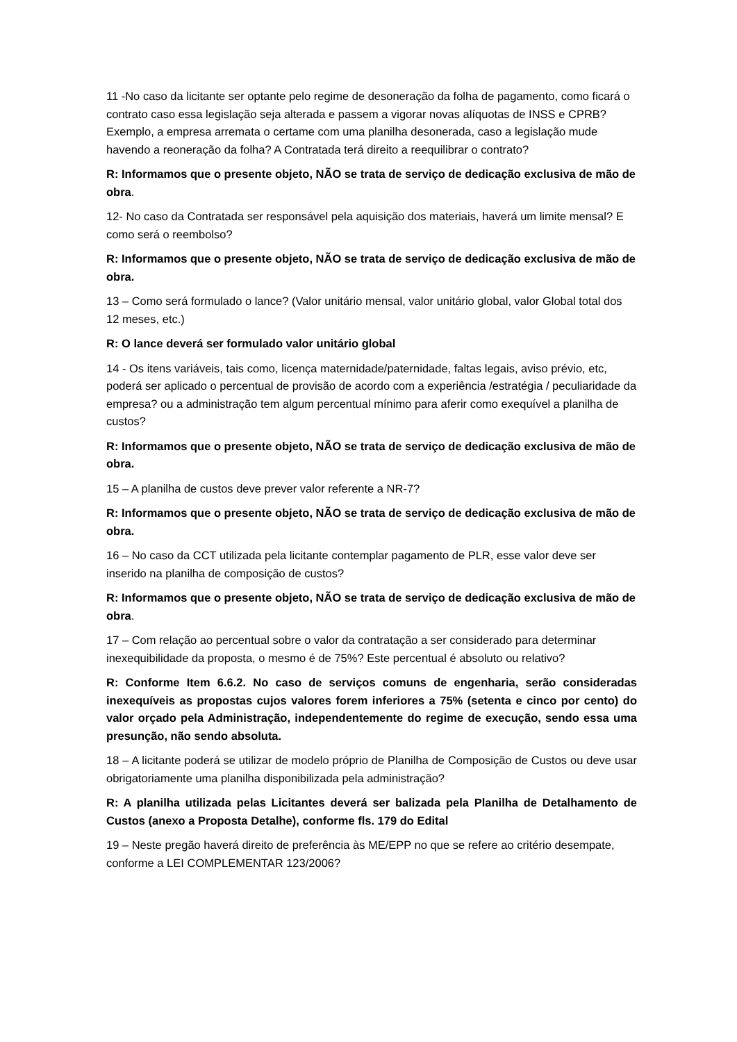11 -No caso da licitante ser optante pelo regime de desoneração da folha de pagamento, como ficará o contrato caso essa legislação seja alterada e passem a vigorar novas alíquotas de INSS e CPRB? Exemplo, a empresa arremata o certame com uma planilha desonerada, caso a legislação mude havendo a reoneração da folha? A Contratada terá direito a reequilibrar o contrato?
R: Informamos que o presente objeto, NÃO se trata de serviço de dedicação exclusiva de mão de obra.
12- No caso da Contratada ser responsável pela aquisição dos materiais, haverá um limite mensal? E como será o reembolso?
R: Informamos que o presente objeto, NÃO se trata de serviço de dedicação exclusiva de mão de obra.
13 – Como será formulado o lance? (Valor unitário mensal, valor unitário global, valor Global total dos 12 meses, etc.)
R: O lance deverá ser formulado valor unitário global
14 - Os itens variáveis, tais como, licença maternidade/paternidade, faltas legais, aviso prévio, etc, poderá ser aplicado o percentual de provisão de acordo com a experiência /estratégia / peculiaridade da empresa? ou a administração tem algum percentual mínimo para aferir como exequível a planilha de custos?
R: Informamos que o presente objeto, NÃO se trata de serviço de dedicação exclusiva de mão de obra.
15 – A planilha de custos deve prever valor referente a NR-7?
R: Informamos que o presente objeto, NÃO se trata de serviço de dedicação exclusiva de mão de obra.
16 – No caso da CCT utilizada pela licitante contemplar pagamento de PLR, esse valor deve ser inserido na planilha de composição de custos?
R: Informamos que o presente objeto, NÃO se trata de serviço de dedicação exclusiva de mão de obra.
17 – Com relação ao percentual sobre o valor da contratação a ser considerado para determinar inexequibilidade da proposta, o mesmo é de 75%? Este percentual é absoluto ou relativo?
R: Conforme Item 6.6.2. No caso de serviços comuns de engenharia, serão consideradas inexequíveis as propostas cujos valores forem inferiores a 75% (setenta e cinco por cento) do valor orçado pela Administração, independentemente do regime de execução, sendo essa uma presunção, não sendo absoluta.
18 – A licitante poderá se utilizar de modelo próprio de Planilha de Composição de Custos ou deve usar obrigatoriamente uma planilha disponibilizada pela administração?
R: A planilha utilizada pelas Licitantes deverá ser balizada pela Planilha de Detalhamento de Custos (anexo a Proposta Detalhe), conforme fls. 179 do Edital
19 – Neste pregão haverá direito de preferência às ME/EPP no que se refere ao critério desempate, conforme a LEI COMPLEMENTAR 123/2006?